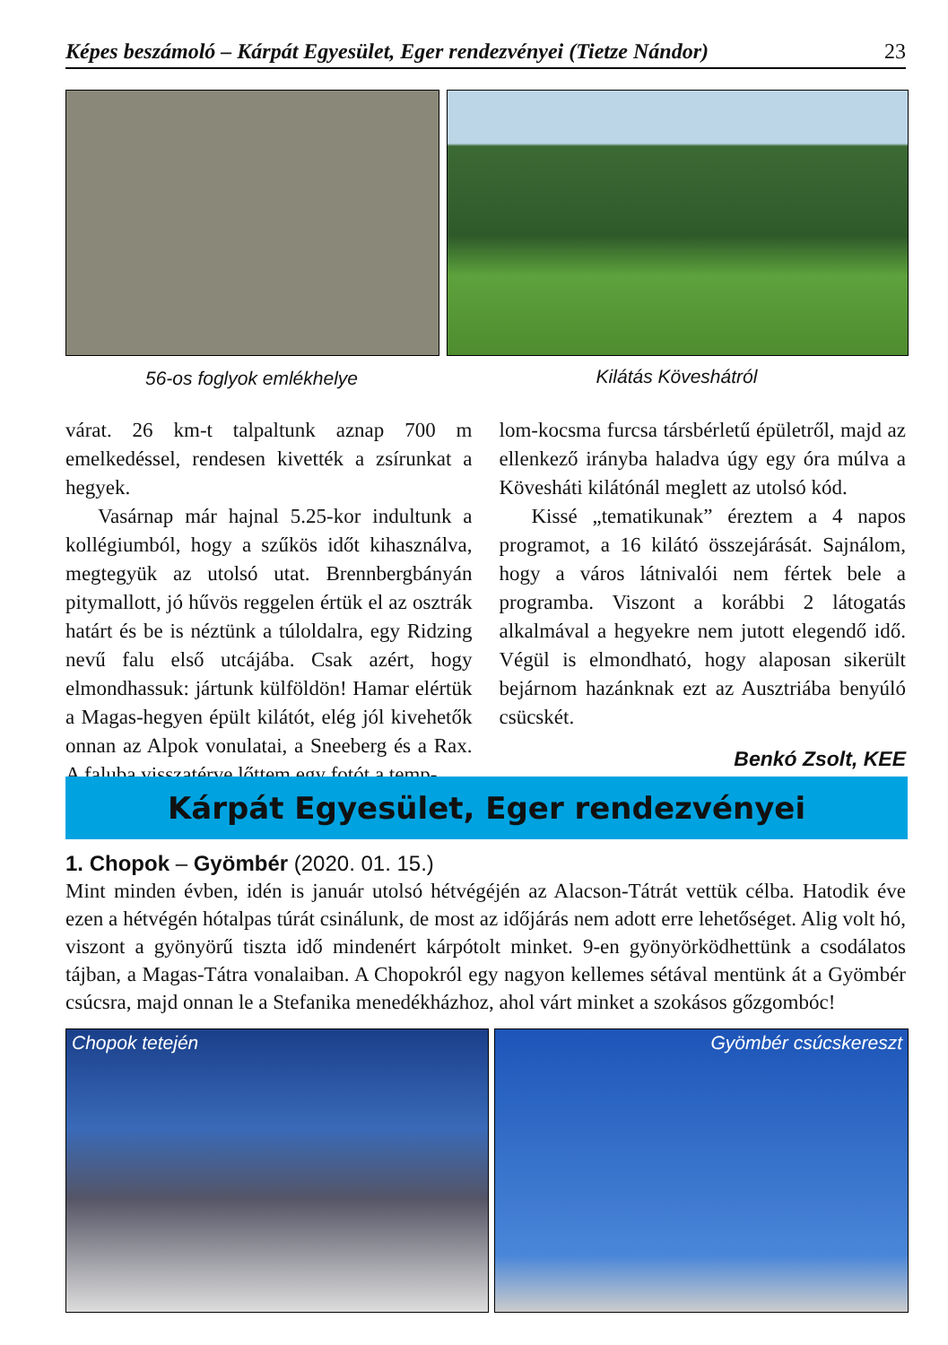Képes beszámoló – Kárpát Egyesület, Eger rendezvényei (Tietze Nándor) 23
56-os foglyok emlékhelye Kilátás Köveshátról
várat. 26 km-t talpaltunk aznap 700 m emelkedéssel, rendesen kivették a zsírunkat a hegyek.
Vasárnap már hajnal 5.25-kor indultunk a kollégiumból, hogy a szűkös időt kihasználva, megtegyük az utolsó utat. Brennbergbányán pitymallott, jó hűvös reggelen értük el az osztrák határt és be is néztünk a túloldalra, egy Ridzing nevű falu első utcájába. Csak azért, hogy elmondhassuk: jártunk külföldön! Hamar elértük a Magas-hegyen épült kilátót, elég jól kivehetők onnan az Alpok vonulatai, a Sneeberg és a Rax. A faluba visszatérve lőttem egy fotót a temp-
lom-kocsma furcsa társbérletű épületről, majd az ellenkező irányba haladva úgy egy óra múlva a Kövesháti kilátónál meglett az utolsó kód.
Kissé „tematikunak” éreztem a 4 napos programot, a 16 kilátó összejárását. Sajnálom, hogy a város látnivalói nem fértek bele a programba. Viszont a korábbi 2 látogatás alkalmával a hegyekre nem jutott elegendő idő. Végül is elmondható, hogy alaposan sikerült bejárnom hazánknak ezt az Ausztriába benyúló csücskét.
Benkó Zsolt, KEE
Kárpát Egyesület, Eger rendezvényei
1. Chopok – Gyömbér (2020. 01. 15.)
Mint minden évben, idén is január utolsó hétvégéjén az Alacson-Tátrát vettük célba. Hatodik éve ezen a hétvégén hótalpas túrát csinálunk, de most az időjárás nem adott erre lehetőséget. Alig volt hó, viszont a gyönyörű tiszta idő mindenért kárpótolt minket. 9-en gyönyörködhettünk a csodálatos tájban, a Magas-Tátra vonalaiban. A Chopokról egy nagyon kellemes sétával mentünk át a Gyömbér csúcsra, majd onnan le a Stefanika menedékházhoz, ahol várt minket a szokásos gőzgombóc!
Chopok tetején Gyömbér csúcskereszt